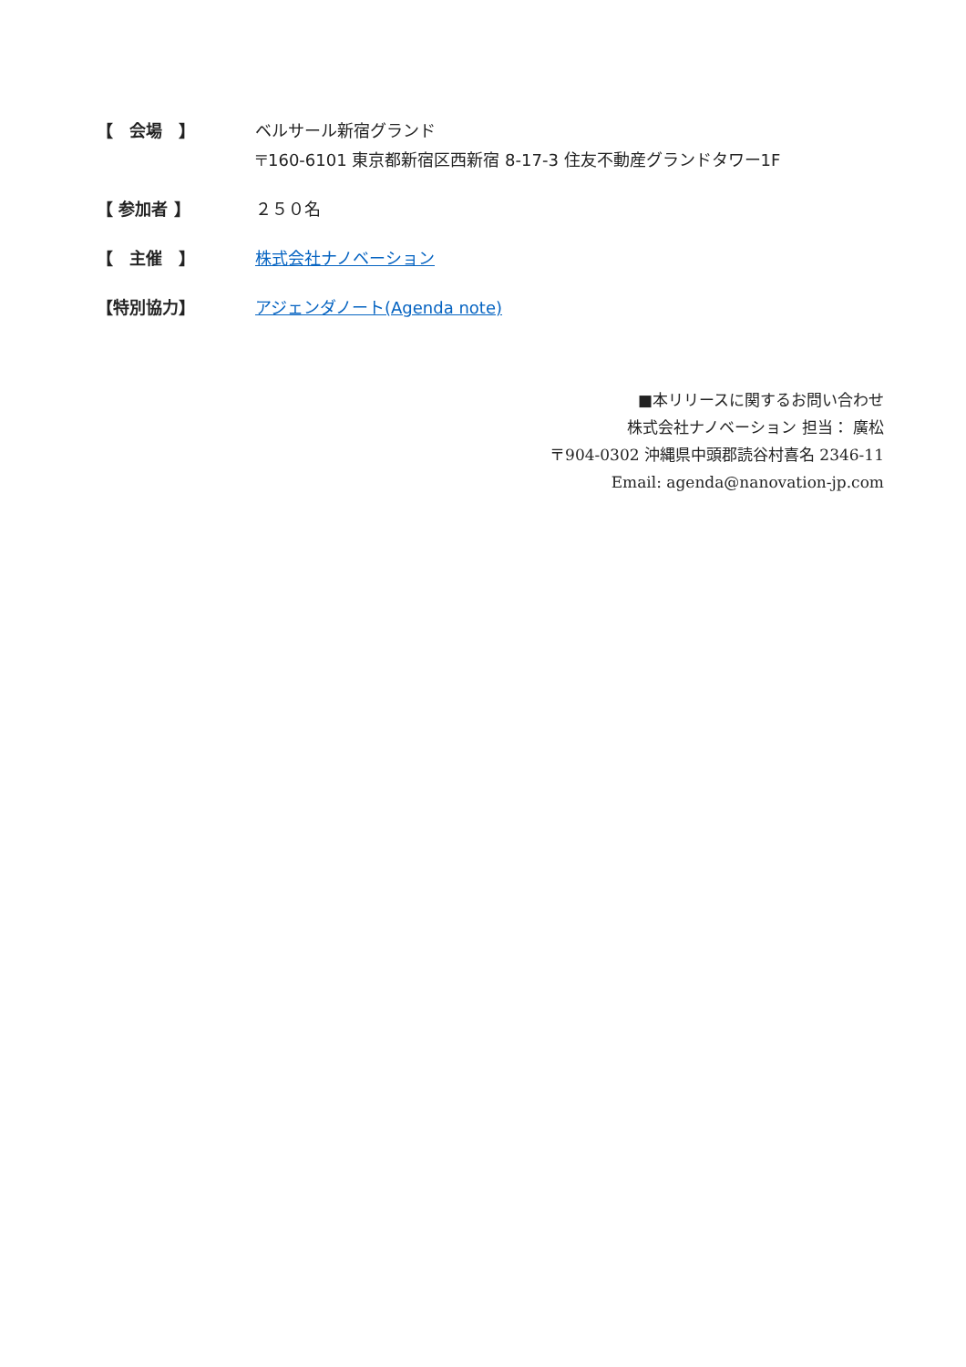【　会場　】 ベルサール新宿グランド
〒160-6101 東京都新宿区西新宿 8-17-3 住友不動産グランドタワー1F
【 参加者 】 ２５０名
【　主催　】 株式会社ナノベーション
【特別協力】 アジェンダノート(Agenda note)
■本リリースに関するお問い合わせ
株式会社ナノベーション 担当： 廣松
〒904-0302 沖縄県中頭郡読谷村喜名 2346-11
Email: agenda@nanovation-jp.com